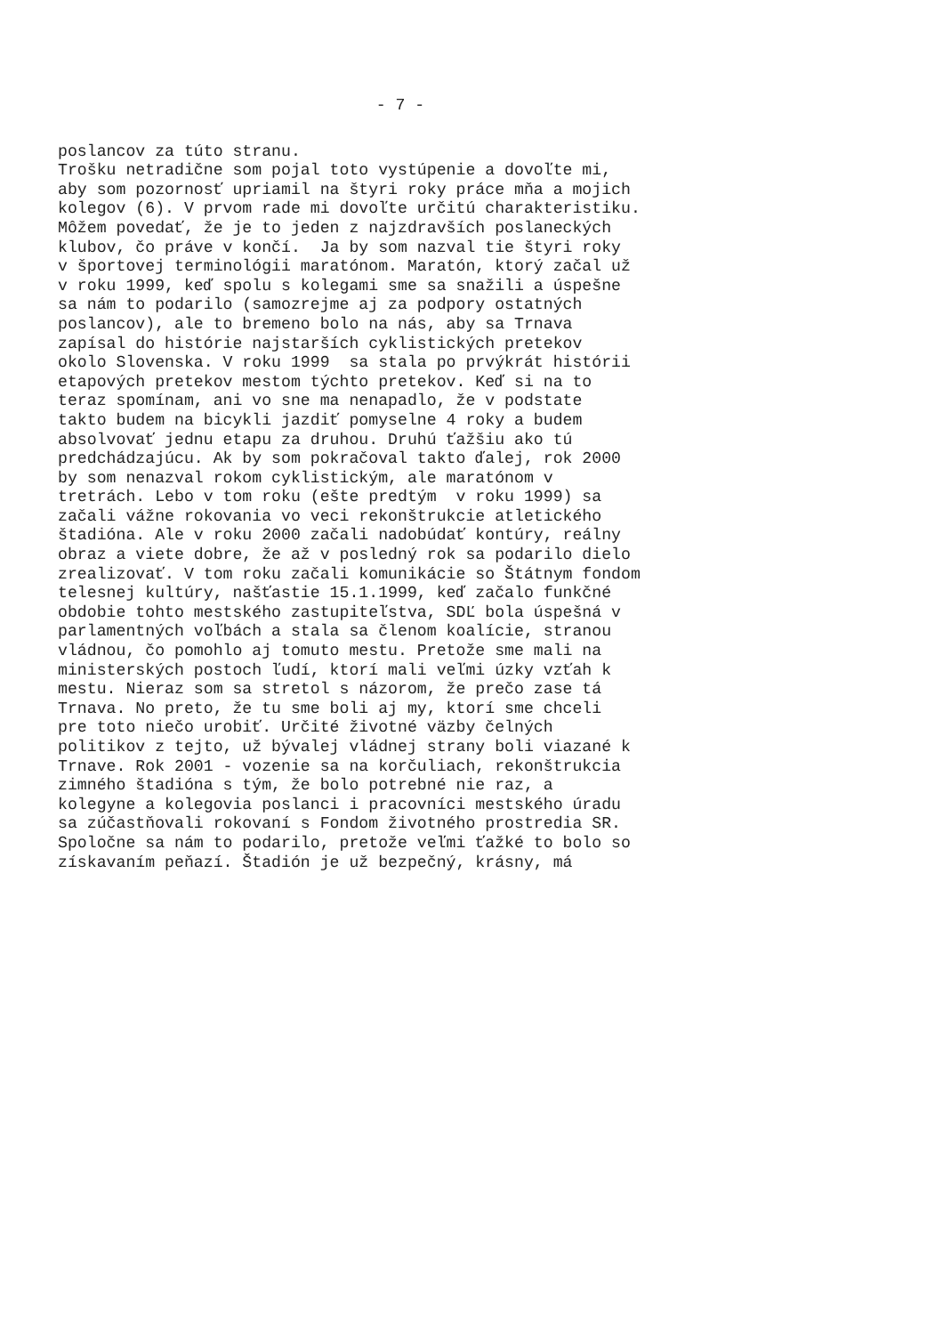- 7 -
poslancov za túto stranu. Trošku netradične som pojal toto vystúpenie a dovoľte mi, aby som pozornosť upriamil na štyri roky práce mňa a mojich kolegov (6). V prvom rade mi dovoľte určitú charakteristiku. Môžem povedať, že je to jeden z najzdravších poslaneckých klubov, čo práve v končí. Ja by som nazval tie štyri roky v športovej terminológii maratónom. Maratón, ktorý začal už v roku 1999, keď spolu s kolegami sme sa snažili a úspešne sa nám to podarilo (samozrejme aj za podpory ostatných poslancov), ale to bremeno bolo na nás, aby sa Trnava zapísal do histórie najstarších cyklistických pretekov okolo Slovenska. V roku 1999 sa stala po prvýkrát histórii etapových pretekov mestom týchto pretekov. Keď si na to teraz spomínam, ani vo sne ma nenapadlo, že v podstate takto budem na bicykli jazdiť pomyselne 4 roky a budem absolvovať jednu etapu za druhou. Druhú ťažšiu ako tú predchádzajúcu. Ak by som pokračoval takto ďalej, rok 2000 by som nenazval rokom cyklistickým, ale maratónom v tretrách. Lebo v tom roku (ešte predtým v roku 1999) sa začali vážne rokovania vo veci rekonštrukcie atletického štadióna. Ale v roku 2000 začali nadobúdať kontúry, reálny obraz a viete dobre, že až v posledný rok sa podarilo dielo zrealizovať. V tom roku začali komunikácie so Štátnym fondom telesnej kultúry, našťastie 15.1.1999, keď začalo funkčné obdobie tohto mestského zastupiteľstva, SDĽ bola úspešná v parlamentných voľbách a stala sa členom koalície, stranou vládnou, čo pomohlo aj tomuto mestu. Pretože sme mali na ministerských postoch ľudí, ktorí mali veľmi úzky vzťah k mestu. Nieraz som sa stretol s názorom, že prečo zase tá Trnava. No preto, že tu sme boli aj my, ktorí sme chceli pre toto niečo urobiť. Určité životné väzby čelných politikov z tejto, už bývalej vládnej strany boli viazané k Trnave. Rok 2001 - vozenie sa na korčuliach, rekonštrukcia zimného štadióna s tým, že bolo potrebné nie raz, a kolegyne a kolegovia poslanci i pracovníci mestského úradu sa zúčastňovali rokovaní s Fondom životného prostredia SR. Spoločne sa nám to podarilo, pretože veľmi ťažké to bolo so získavaním peňazí. Štadión je už bezpečný, krásny, má